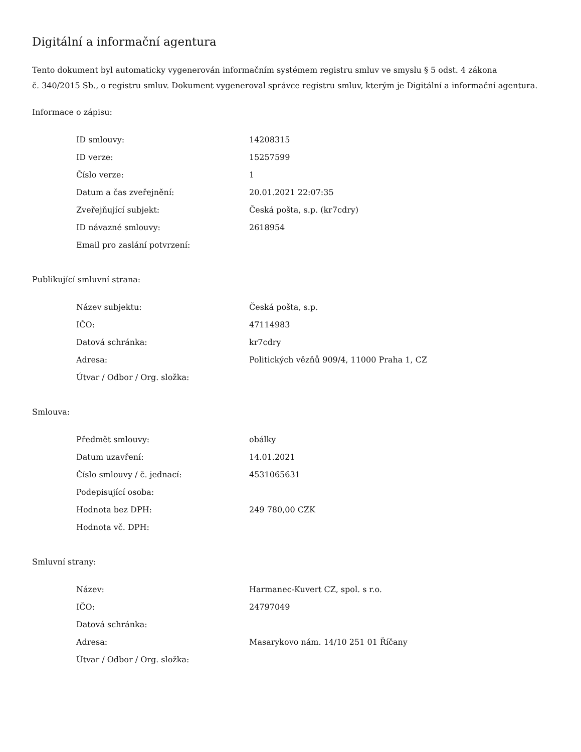Digitální a informační agentura
Tento dokument byl automaticky vygenerován informačním systémem registru smluv ve smyslu § 5 odst. 4 zákona
č. 340/2015 Sb., o registru smluv. Dokument vygeneroval správce registru smluv, kterým je Digitální a informační agentura.
Informace o zápisu:
| ID smlouvy: | 14208315 |
| ID verze: | 15257599 |
| Číslo verze: | 1 |
| Datum a čas zveřejnění: | 20.01.2021 22:07:35 |
| Zveřejňující subjekt: | Česká pošta, s.p. (kr7cdry) |
| ID návazné smlouvy: | 2618954 |
| Email pro zaslání potvrzení: | |
Publikující smluvní strana:
| Název subjektu: | Česká pošta, s.p. |
| IČO: | 47114983 |
| Datová schránka: | kr7cdry |
| Adresa: | Politických vězňů 909/4, 11000 Praha 1, CZ |
| Útvar / Odbor / Org. složka: | |
Smlouva:
| Předmět smlouvy: | obálky |
| Datum uzavření: | 14.01.2021 |
| Číslo smlouvy / č. jednací: | 4531065631 |
| Podepisující osoba: | |
| Hodnota bez DPH: | 249 780,00 CZK |
| Hodnota vč. DPH: | |
Smluvní strany:
| Název: | Harmanec-Kuvert CZ, spol. s r.o. |
| IČO: | 24797049 |
| Datová schránka: | |
| Adresa: | Masarykovo nám. 14/10 251 01 Říčany |
| Útvar / Odbor / Org. složka: | |